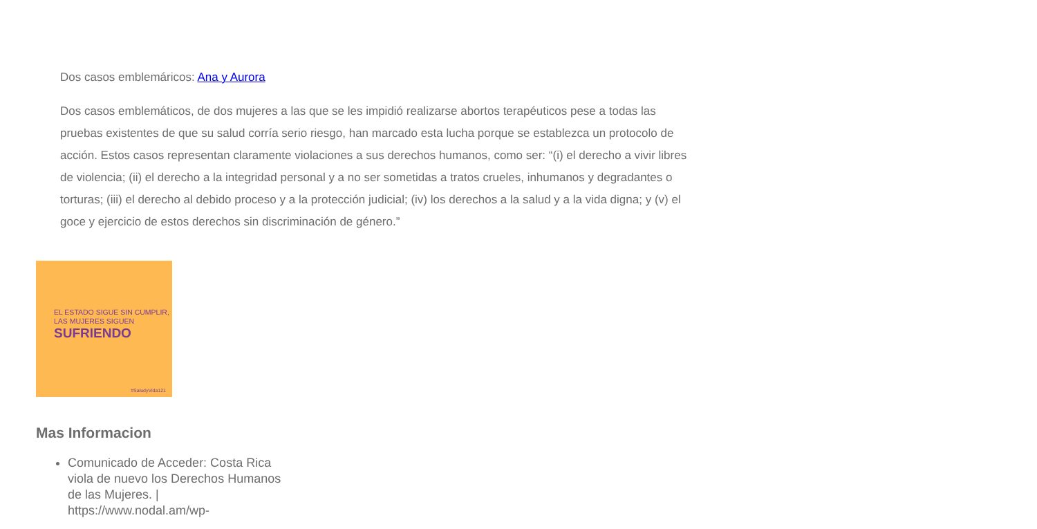Dos casos emblemáricos: Ana y Aurora
Dos casos emblemáticos, de dos mujeres a las que se les impidió realizarse abortos terapéuticos pese a todas las pruebas existentes de que su salud corría serio riesgo, han marcado esta lucha porque se establezca un protocolo de acción. Estos casos representan claramente violaciones a sus derechos humanos, como ser: “(i) el derecho a vivir libres de violencia; (ii) el derecho a la integridad personal y a no ser sometidas a tratos crueles, inhumanos y degradantes o torturas; (iii) el derecho al debido proceso y a la protección judicial; (iv) los derechos a la salud y a la vida digna; y (v) el goce y ejercicio de estos derechos sin discriminación de género.”
EL ESTADO SIGUE SIN CUMPLIR,
LAS MUJERES SIGUEN
SUFRIENDO
#SaludyVida121
Mas Informacion
Comunicado de Acceder: Costa Rica viola de nuevo los Derechos Humanos de las Mujeres. | https://www.nodal.am/wp-